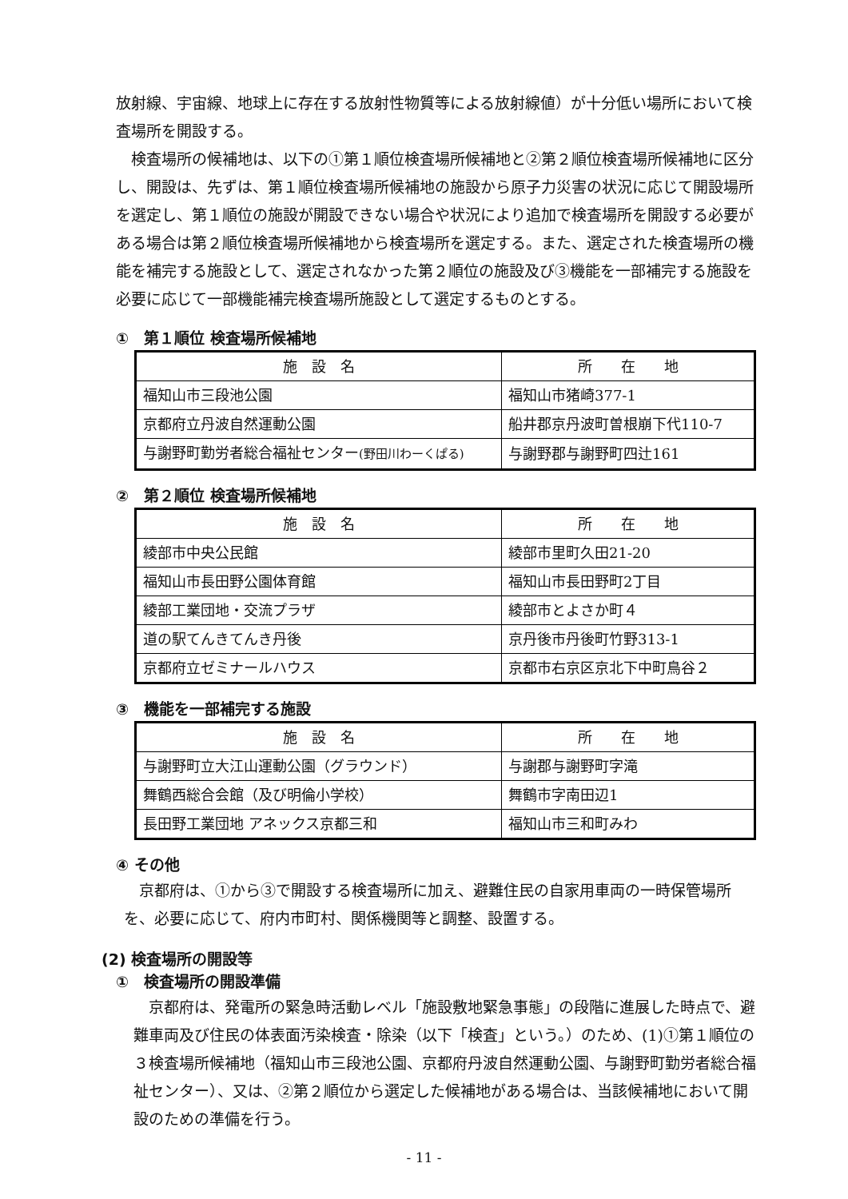放射線、宇宙線、地球上に存在する放射性物質等による放射線値）が十分低い場所において検査場所を開設する。
検査場所の候補地は、以下の①第１順位検査場所候補地と②第２順位検査場所候補地に区分し、開設は、先ずは、第１順位検査場所候補地の施設から原子力災害の状況に応じて開設場所を選定し、第１順位の施設が開設できない場合や状況により追加で検査場所を開設する必要がある場合は第２順位検査場所候補地から検査場所を選定する。また、選定された検査場所の機能を補完する施設として、選定されなかった第２順位の施設及び③機能を一部補完する施設を必要に応じて一部機能補完検査場所施設として選定するものとする。
①　第１順位 検査場所候補地
| 施 設 名 | 所 在 地 |
| --- | --- |
| 福知山市三段池公園 | 福知山市猪崎377-1 |
| 京都府立丹波自然運動公園 | 船井郡京丹波町曽根崩下代110-7 |
| 与謝野町勤労者総合福祉センター (野田川わーくぱる) | 与謝野郡与謝野町四辻161 |
②　第２順位 検査場所候補地
| 施 設 名 | 所 在 地 |
| --- | --- |
| 綾部市中央公民館 | 綾部市里町久田21-20 |
| 福知山市長田野公園体育館 | 福知山市長田野町2丁目 |
| 綾部工業団地・交流プラザ | 綾部市とよさか町４ |
| 道の駅てんきてんき丹後 | 京丹後市丹後町竹野313-1 |
| 京都府立ゼミナールハウス | 京都市右京区京北下中町鳥谷２ |
③　機能を一部補完する施設
| 施 設 名 | 所 在 地 |
| --- | --- |
| 与謝野町立大江山運動公園（グラウンド） | 与謝郡与謝野町字滝 |
| 舞鶴西総合会館（及び明倫小学校） | 舞鶴市字南田辺1 |
| 長田野工業団地 アネックス京都三和 | 福知山市三和町みわ |
④ その他
京都府は、①から③で開設する検査場所に加え、避難住民の自家用車両の一時保管場所を、必要に応じて、府内市町村、関係機関等と調整、設置する。
(2) 検査場所の開設等
①　検査場所の開設準備
京都府は、発電所の緊急時活動レベル「施設敷地緊急事態」の段階に進展した時点で、避難車両及び住民の体表面汚染検査・除染（以下「検査」という。）のため、(1)①第１順位の３検査場所候補地（福知山市三段池公園、京都府丹波自然運動公園、与謝野町勤労者総合福祉センター）、又は、②第２順位から選定した候補地がある場合は、当該候補地において開設のための準備を行う。
- 11 -